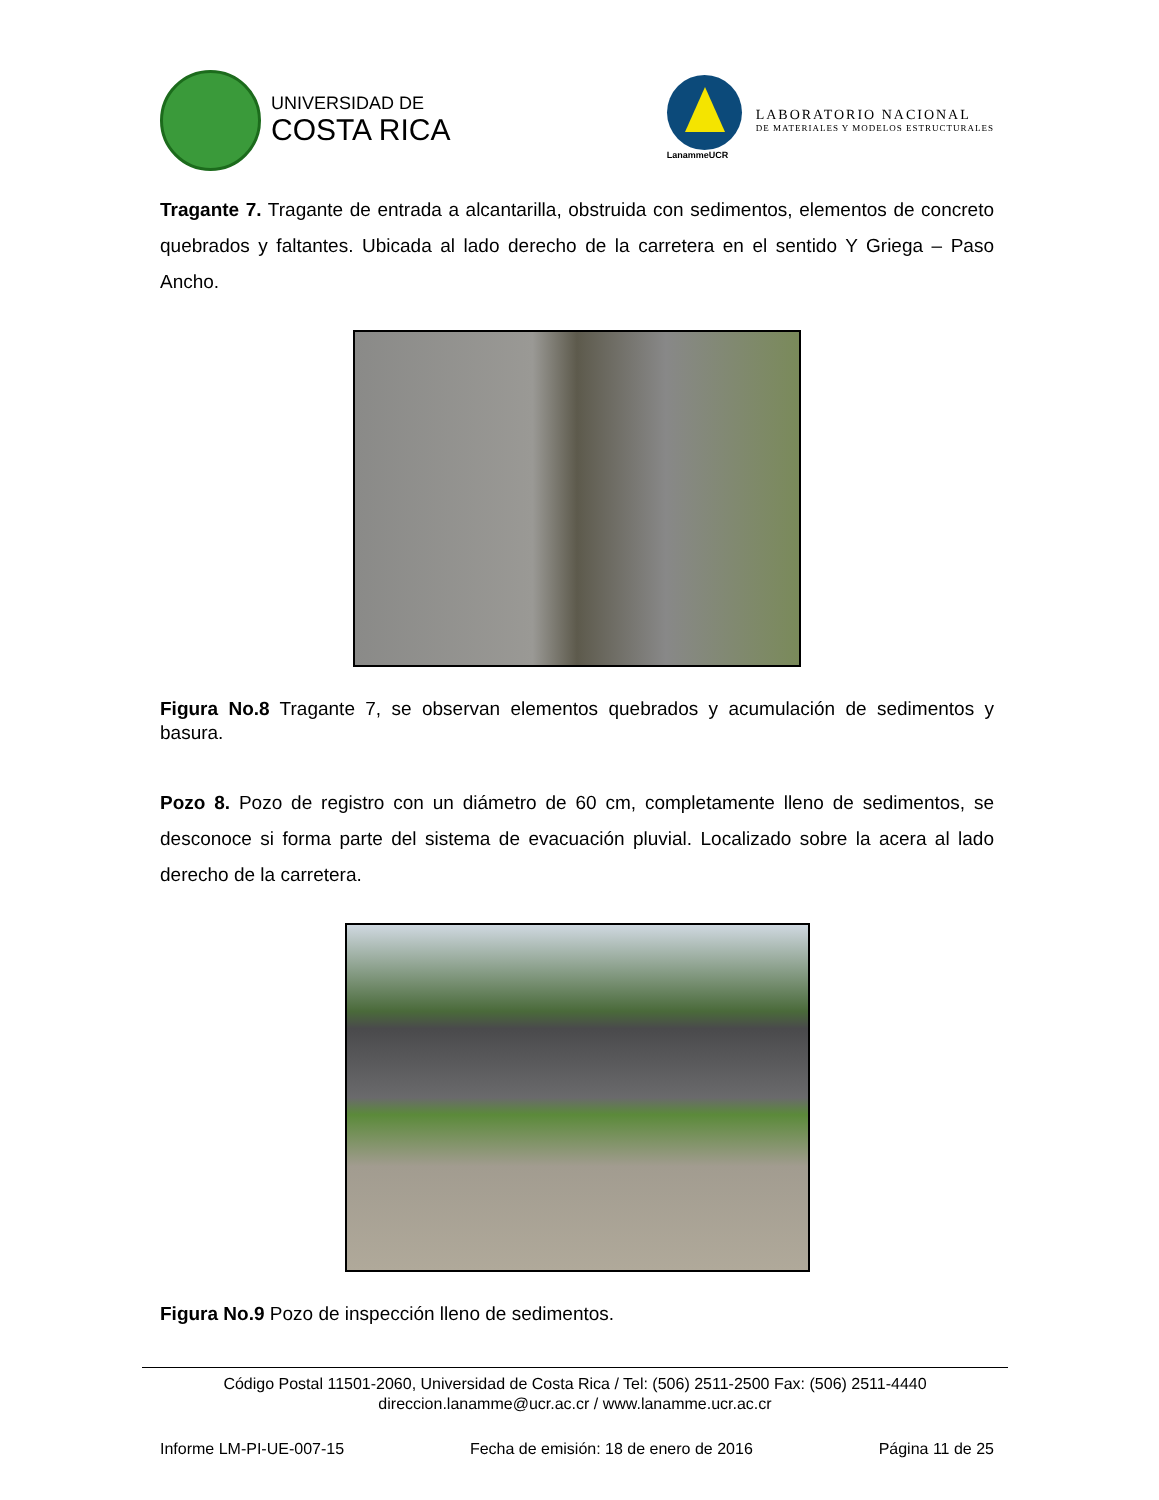UNIVERSIDAD DE
COSTA RICA
LanammeUCR
LABORATORIO NACIONAL
DE MATERIALES Y MODELOS ESTRUCTURALES
Tragante 7. Tragante de entrada a alcantarilla, obstruida con sedimentos, elementos de concreto quebrados y faltantes. Ubicada al lado derecho de la carretera en el sentido Y Griega – Paso Ancho.
Figura No.8 Tragante 7, se observan elementos quebrados y acumulación de sedimentos y basura.
Pozo 8. Pozo de registro con un diámetro de 60 cm, completamente lleno de sedimentos, se desconoce si forma parte del sistema de evacuación pluvial. Localizado sobre la acera al lado derecho de la carretera.
Figura No.9 Pozo de inspección lleno de sedimentos.
Código Postal 11501-2060, Universidad de Costa Rica / Tel: (506) 2511-2500 Fax: (506) 2511-4440
direccion.lanamme@ucr.ac.cr / www.lanamme.ucr.ac.cr
Informe LM-PI-UE-007-15 Fecha de emisión: 18 de enero de 2016 Página 11 de 25